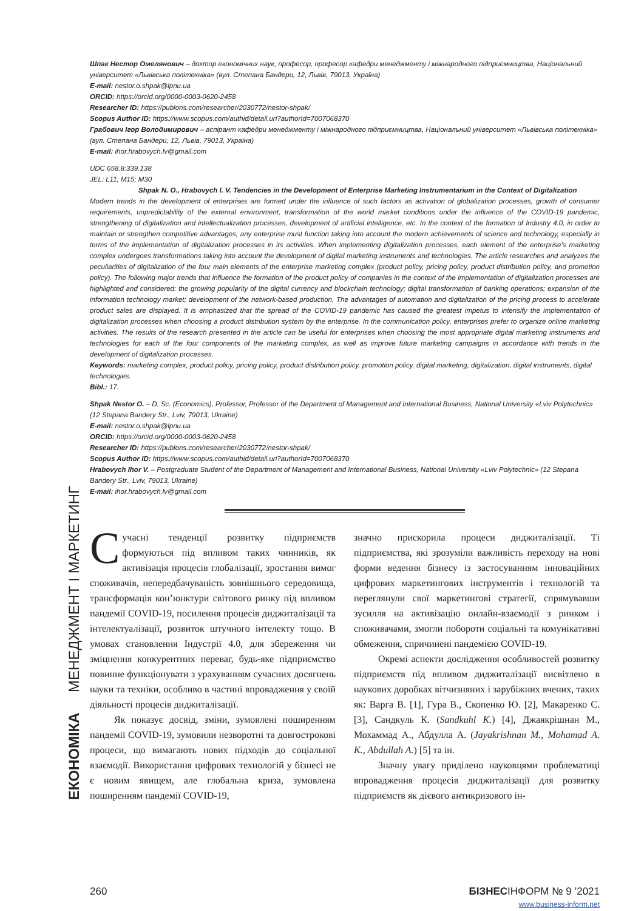ЕКОНОМІКА МЕНЕДЖМЕНТ І МАРКЕТИНГ
Шпак Нестор Омелянович – доктор економічних наук, професор, професор кафедри менеджменту і міжнародного підприємництва, Національний університет «Львівська політехніка» (вул. Степана Бандери, 12, Львів, 79013, Україна)
E-mail: nestor.o.shpak@lpnu.ua
ORCID: https://orcid.org/0000-0003-0620-2458
Researcher ID: https://publons.com/researcher/2030772/nestor-shpak/
Scopus Author ID: https://www.scopus.com/authid/detail.uri?authorId=7007068370
Грабович Ігор Володимирович – аспірант кафедри менеджменту і міжнародного підприємництва, Національний університет «Львівська політехніка» (вул. Степана Бандери, 12, Львів, 79013, Україна)
E-mail: ihor.hrabovych.lv@gmail.com
UDC 658.8:339.138
JEL: L11; M15; M30
Shpak N. O., Hrabovych I. V. Tendencies in the Development of Enterprise Marketing Instrumentarium in the Context of Digitalization
Modern trends in the development of enterprises are formed under the influence of such factors as activation of globalization processes, growth of consumer requirements, unpredictability of the external environment, transformation of the world market conditions under the influence of the COVID-19 pandemic, strengthening of digitalization and intellectualization processes, development of artificial intelligence, etc. In the context of the formation of Industry 4.0, in order to maintain or strengthen competitive advantages, any enterprise must function taking into account the modern achievements of science and technology, especially in terms of the implementation of digitalization processes in its activities. When implementing digitalization processes, each element of the enterprise’s marketing complex undergoes transformations taking into account the development of digital marketing instruments and technologies. The article researches and analyzes the peculiarities of digitalization of the four main elements of the enterprise marketing complex (product policy, pricing policy, product distribution policy, and promotion policy). The following major trends that influence the formation of the product policy of companies in the context of the implementation of digitalization processes are highlighted and considered: the growing popularity of the digital currency and blockchain technology; digital transformation of banking operations; expansion of the information technology market; development of the network-based production. The advantages of automation and digitalization of the pricing process to accelerate product sales are displayed. It is emphasized that the spread of the COVID-19 pandemic has caused the greatest impetus to intensify the implementation of digitalization processes when choosing a product distribution system by the enterprise. In the communication policy, enterprises prefer to organize online marketing activities. The results of the research presented in the article can be useful for enterprises when choosing the most appropriate digital marketing instruments and technologies for each of the four components of the marketing complex, as well as improve future marketing campaigns in accordance with trends in the development of digitalization processes.
Keywords: marketing complex, product policy, pricing policy, product distribution policy, promotion policy, digital marketing, digitalization, digital instruments, digital technologies.
Bibl.: 17.
Shpak Nestor O. – D. Sc. (Economics), Professor, Professor of the Department of Management and International Business, National University «Lviv Polytechnic» (12 Stepana Bandery Str., Lviv, 79013, Ukraine)
E-mail: nestor.o.shpak@lpnu.ua
ORCID: https://orcid.org/0000-0003-0620-2458
Researcher ID: https://publons.com/researcher/2030772/nestor-shpak/
Scopus Author ID: https://www.scopus.com/authid/detail.uri?authorId=7007068370
Hrabovych Ihor V. – Postgraduate Student of the Department of Management and International Business, National University «Lviv Polytechnic» (12 Stepana Bandery Str., Lviv, 79013, Ukraine)
E-mail: ihor.hrabovych.lv@gmail.com
Сучасні тенденції розвитку підприємств формуються під впливом таких чинників, як активізація процесів глобалізації, зростання вимог споживачів, непередбачуваність зовнішнього середовища, трансформація кон’юнктури світового ринку під впливом пандемії COVID-19, посилення процесів диджиталізації та інтелектуалізації, розвиток штучного інтелекту тощо. В умовах становлення Індустрії 4.0, для збереження чи зміцнення конкурентних переваг, будь-яке підприємство повинне функціонувати з урахуванням сучасних досягнень науки та техніки, особливо в частині впровадження у своїй діяльності процесів диджиталізації.
Як показує досвід, зміни, зумовлені поширенням пандемії COVID-19, зумовили незворотні та довгострокові процеси, що вимагають нових підходів до соціальної взаємодії. Використання цифрових технологій у бізнесі не є новим явищем, але глобальна криза, зумовлена поширенням пандемії COVID-19,
значно прискорила процеси диджиталізації. Ті підприємства, які зрозуміли важливість переходу на нові форми ведення бізнесу із застосуванням інноваційних цифрових маркетингових інструментів і технологій та переглянули свої маркетингові стратегії, спрямувавши зусилля на активізацію онлайн-взаємодії з ринком і споживачами, змогли побороти соціальні та комунікативні обмеження, спричинені пандемією COVID-19.
Окремі аспекти дослідження особливостей розвитку підприємств під впливом диджиталізації висвітлено в наукових доробках вітчизняних і зарубіжних вчених, таких як: Варга В. [1], Гура В., Скопенко Ю. [2], Макаренко С. [3], Сандкуль К. (Sandkuhl K.) [4], Джаякрішнан М., Мохаммад А., Абдулла А. (Jayakrishnan M., Mohamad A. K., Abdullah A.) [5] та ін.
Значну увагу приділено науковцями проблематиці впровадження процесів диджиталізації для розвитку підприємств як дієвого антикризового ін-
260 БІЗНЕСІНФОРМ № 9 ’2021
www.business-inform.net